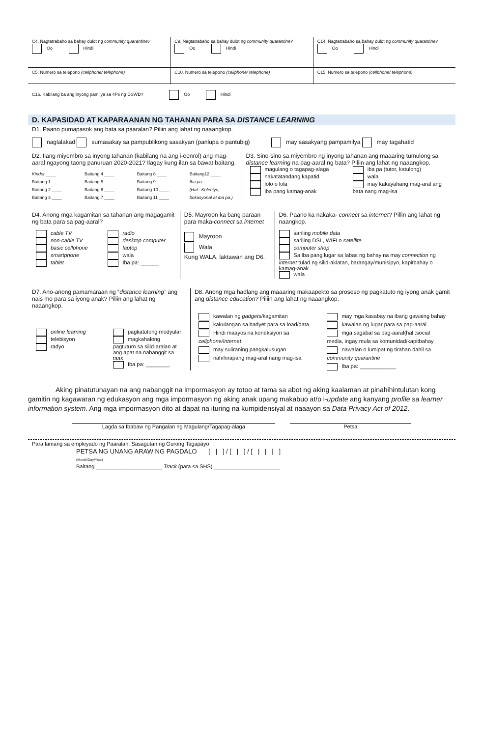C4. Nagtatrabaho sa bahay dulot ng community quarantine?
Oo Hindi
C9. Nagtatrabaho sa bahay dulot ng community quarantine?
Oo Hindi
C14. Nagtatrabaho sa bahay dulot ng community quarantine?
Oo Hindi
C5. Numero sa telepono (cellphone/ telephone)
C10. Numero sa telepono (cellphone/ telephone)
C15. Numero sa telepono (cellphone/ telephone)
C16. Kabilang ba ang inyong pamilya sa 4Ps ng DSWD? Oo Hindi
D. KAPASIDAD AT KAPARAANAN NG TAHANAN PARA SA DISTANCE LEARNING
D1. Paano pumapasok ang bata sa paaralan? Piliin ang lahat ng naaangkop.
naglalakad sumasakay sa pampublikong sasakyan (panlupa o pantubig) may sasakyang pampamilya may tagahatid
D2. Ilang miyembro sa inyong tahanan (kabilang na ang i-eenrol) ang mag-aaral ngayong taong panuruan 2020-2021? Ilagay kung ilan sa bawat baitang.
Kinder ____
Baitang 1 ____
Baitang 2 ____
Baitang 3 ____
Baitang 4 ____
Baitang 5 ____
Baitang 6 ____
Baitang 7 ____
Baitang 8 ____
Baitang 9 ____
Baitang 10 ____
Baitang 11 ____
Baitang12 ____
Iba pa: ____
(Hal.: Kolehiyo, bokasyonal at iba pa.)
D3. Sino-sino sa miyembro ng inyong tahanan ang maaaring tumulong sa distance learning na pag-aaral ng bata? Piliin ang lahat ng naaangkop.
magulang o tagapag-alaga
nakatatandang kapatid
lolo o lola
iba pang kamag-anak
iba pa (tutor, katulong)
wala
may kakayahang mag-aral ang bata nang mag-isa
D4. Anong mga kagamitan sa tahanan ang magagamit ng bata para sa pag-aaral?
cable TV
non-cable TV
basic cellphone
smartphone
tablet
radio
desktop computer
laptop
wala
Iba pa: ______
D5. Mayroon ka bang paraan para maka-connect sa internet
Mayroon
Wala
Kung WALA, laktawan ang D6.
D6. Paano ka nakaka- connect sa internet? Pillin ang lahat ng naangkop.
sariling mobile data
sariling DSL, WIFI o satellite
computer shop
Sa iba pang lugar sa labas ng bahay na may connection ng internet tulad ng silid-aklatan, barangay/munisipyo, kapitbahay o kamag-anak
wala
D7. Ano-anong pamamaraan ng “distance learning” ang nais mo para sa iyong anak? Piliin ang lahat ng naaangkop.
online learning
telebisyon
radyo
pagkatutong modyular
magkahalong pagtuturo sa silid-aralan at ang apat na nabanggit sa taas
Iba pa: ________
D8. Anong mga hadlang ang maaaring makaapekto sa proseso ng pagkatuto ng iyong anak gamit ang distance education? Piliin ang lahat ng naaangkop.
kawalan ng gadgets/kagamitan
kakulangan sa badyet para sa load/data
Hindi maayos na koneksiyon sa cellphone/internet
may suliraning pangkalusugan
nahihirapang mag-aral nang mag-isa
may mga kasabay na ibang gawaing bahay
kawalan ng lugar para sa pag-aaral
mga sagabal sa pag-aaral(hal.:social media, ingay mula sa komunidad/kapitbahay
nawalan o lumipat ng tirahan dahil sa community quarantine
Iba pa: ____________
Aking pinatutunayan na ang nabanggit na impormasyon ay totoo at tama sa abot ng aking kaalaman at pinahihintulutan kong gamitin ng kagawaran ng edukasyon ang mga impormasyon ng aking anak upang makabuo at/o i-update ang kanyang profile sa learner information system. Ang mga impormasyon dito at dapat na ituring na kumpidensiyal at naaayon sa Data Privacy Act of 2012.
Lagda sa Ibabaw ng Pangalan ng Magulang/Tagapag-alaga
Petsa
Para lamang sa empleyado ng Paaralan. Sasagutan ng Gurong Tagapayo
PETSA NG UNANG ARAW NG PAGDALO [ | ] / [ | ] / [ | | | ]
(Month/Day/Year)
Baitang ______________________ Track (para sa SHS) ______________________